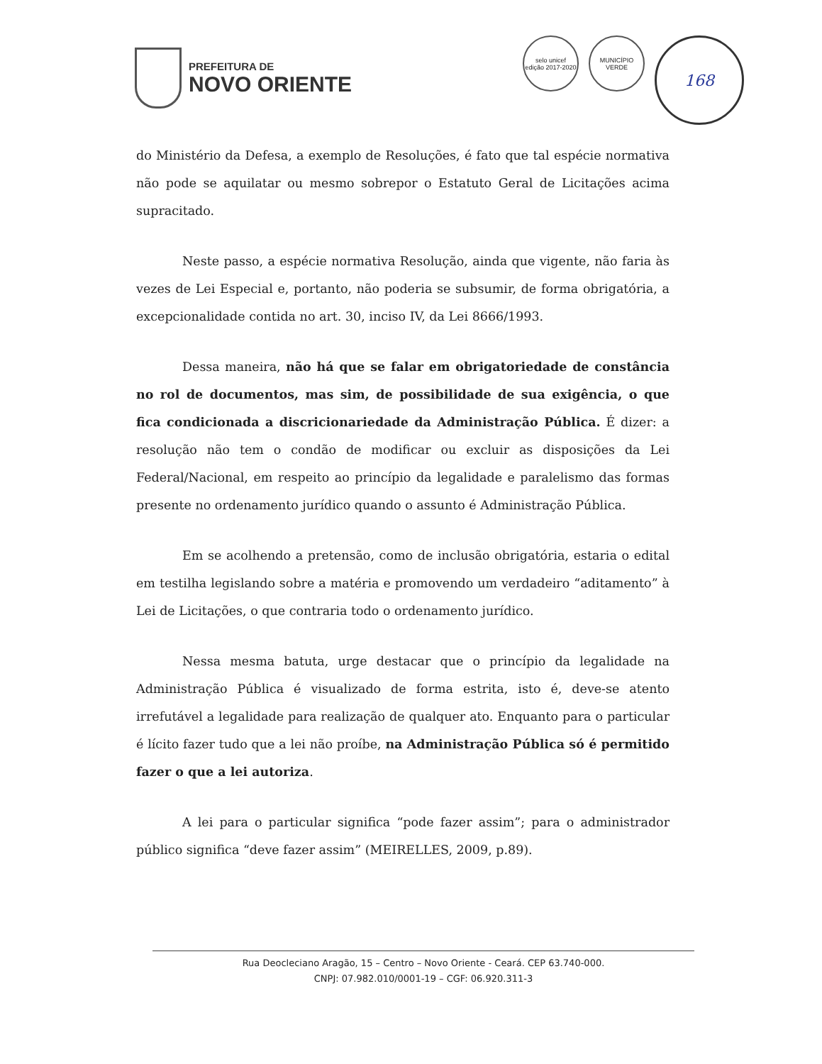PREFEITURA DE
NOVO ORIENTE
selo unicef
edição 2017-2020
MUNICÍPIO VERDE
168
do Ministério da Defesa, a exemplo de Resoluções, é fato que tal espécie normativa não pode se aquilatar ou mesmo sobrepor o Estatuto Geral de Licitações acima supracitado.
Neste passo, a espécie normativa Resolução, ainda que vigente, não faria às vezes de Lei Especial e, portanto, não poderia se subsumir, de forma obrigatória, a excepcionalidade contida no art. 30, inciso IV, da Lei 8666/1993.
Dessa maneira, não há que se falar em obrigatoriedade de constância no rol de documentos, mas sim, de possibilidade de sua exigência, o que fica condicionada a discricionariedade da Administração Pública. É dizer: a resolução não tem o condão de modificar ou excluir as disposições da Lei Federal/Nacional, em respeito ao princípio da legalidade e paralelismo das formas presente no ordenamento jurídico quando o assunto é Administração Pública.
Em se acolhendo a pretensão, como de inclusão obrigatória, estaria o edital em testilha legislando sobre a matéria e promovendo um verdadeiro “aditamento” à Lei de Licitações, o que contraria todo o ordenamento jurídico.
Nessa mesma batuta, urge destacar que o princípio da legalidade na Administração Pública é visualizado de forma estrita, isto é, deve-se atento irrefutável a legalidade para realização de qualquer ato. Enquanto para o particular é lícito fazer tudo que a lei não proíbe, na Administração Pública só é permitido fazer o que a lei autoriza.
A lei para o particular significa “pode fazer assim”; para o administrador público significa “deve fazer assim” (MEIRELLES, 2009, p.89).
Rua Deocleciano Aragão, 15 – Centro – Novo Oriente - Ceará. CEP 63.740-000.
CNPJ: 07.982.010/0001-19 – CGF: 06.920.311-3